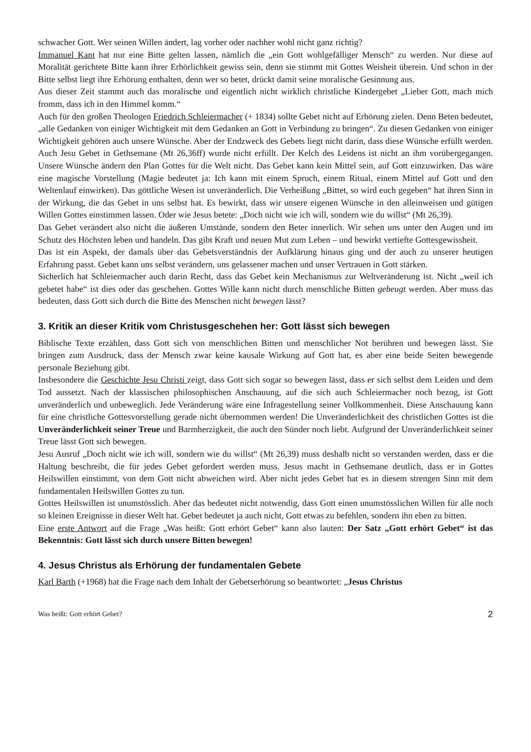schwacher Gott. Wer seinen Willen ändert, lag vorher oder nachher wohl nicht ganz richtig?
Immanuel Kant hat nur eine Bitte gelten lassen, nämlich die „ein Gott wohlgefälliger Mensch“ zu werden. Nur diese auf Moralität gerichtete Bitte kann ihrer Erhörlichkeit gewiss sein, denn sie stimmt mit Gottes Weisheit überein. Und schon in der Bitte selbst liegt ihre Erhörung enthalten, denn wer so betet, drückt damit seine moralische Gesinnung aus.
Aus dieser Zeit stammt auch das moralische und eigentlich nicht wirklich christliche Kindergebet „Lieber Gott, mach mich fromm, dass ich in den Himmel komm.“
Auch für den großen Theologen Friedrich Schleiermacher (+ 1834) sollte Gebet nicht auf Erhörung zielen. Denn Beten bedeutet, „alle Gedanken von einiger Wichtigkeit mit dem Gedanken an Gott in Verbindung zu bringen“. Zu diesen Gedanken von einiger Wichtigkeit gehören auch unsere Wünsche. Aber der Endzweck des Gebets liegt nicht darin, dass diese Wünsche erfüllt werden. Auch Jesu Gebet in Gethsemane (Mt 26,36ff) wurde nicht erfüllt. Der Kelch des Leidens ist nicht an ihm vorübergegangen. Unsere Wünsche ändern den Plan Gottes für die Welt nicht. Das Gebet kann kein Mittel sein, auf Gott einzuwirken. Das wäre eine magische Vorstellung (Magie bedeutet ja: Ich kann mit einem Spruch, einem Ritual, einem Mittel auf Gott und den Weltenlauf einwirken). Das göttliche Wesen ist unveränderlich. Die Verheißung „Bittet, so wird euch gegeben“ hat ihren Sinn in der Wirkung, die das Gebet in uns selbst hat. Es bewirkt, dass wir unsere eigenen Wünsche in den alleinweisen und gütigen Willen Gottes einstimmen lassen. Oder wie Jesus betete: „Doch nicht wie ich will, sondern wie du willst“ (Mt 26,39).
Das Gebet verändert also nicht die äußeren Umstände, sondern den Beter innerlich. Wir sehen uns unter den Augen und im Schutz des Höchsten leben und handeln. Das gibt Kraft und neuen Mut zum Leben – und bewirkt vertiefte Gottesgewissheit.
Das ist ein Aspekt, der damals über das Gebetsverständnis der Aufklärung hinaus ging und der auch zu unserer heutigen Erfahrung passt. Gebet kann uns selbst verändern, uns gelassener machen und unser Vertrauen in Gott stärken.
Sicherlich hat Schleiermacher auch darin Recht, dass das Gebet kein Mechanismus zur Weltveränderung ist. Nicht „weil ich gebetet habe“ ist dies oder das geschehen. Gottes Wille kann nicht durch menschliche Bitten gebeugt werden. Aber muss das bedeuten, dass Gott sich durch die Bitte des Menschen nicht bewegen lässt?
3. Kritik an dieser Kritik vom Christusgeschehen her: Gott lässt sich bewegen
Biblische Texte erzählen, dass Gott sich von menschlichen Bitten und menschlicher Not berühren und bewegen lässt. Sie bringen zum Ausdruck, dass der Mensch zwar keine kausale Wirkung auf Gott hat, es aber eine beide Seiten bewegende personale Beziehung gibt.
Insbesondere die Geschichte Jesu Christi zeigt, dass Gott sich sogar so bewegen lässt, dass er sich selbst dem Leiden und dem Tod aussetzt. Nach der klassischen philosophischen Anschauung, auf die sich auch Schleiermacher noch bezog, ist Gott unveränderlich und unbeweglich. Jede Veränderung wäre eine Infragestellung seiner Vollkommenheit. Diese Anschauung kann für eine christliche Gottesvorstellung gerade nicht übernommen werden! Die Unveränderlichkeit des christlichen Gottes ist die Unveränderlichkeit seiner Treue und Barmherzigkeit, die auch den Sünder noch liebt. Aufgrund der Unveränderlichkeit seiner Treue lässt Gott sich bewegen.
Jesu Ausruf „Doch nicht wie ich will, sondern wie du willst“ (Mt 26,39) muss deshalb nicht so verstanden werden, dass er die Haltung beschreibt, die für jedes Gebet gefordert werden muss. Jesus macht in Gethsemane deutlich, dass er in Gottes Heilswillen einstimmt, von dem Gott nicht abweichen wird. Aber nicht jedes Gebet hat es in diesem strengen Sinn mit dem fundamentalen Heilswillen Gottes zu tun.
Gottes Heilswillen ist unumstösslich. Aber das bedeutet nicht notwendig, dass Gott einen unumstösslichen Willen für alle noch so kleinen Ereignisse in dieser Welt hat. Gebet bedeutet ja auch nicht, Gott etwas zu befehlen, sondern ihn eben zu bitten.
Eine erste Antwort auf die Frage „Was heißt: Gott erhört Gebet“ kann also lauten: Der Satz „Gott erhört Gebet“ ist das Bekenntnis: Gott lässt sich durch unsere Bitten bewegen!
4. Jesus Christus als Erhörung der fundamentalen Gebete
Karl Barth (+1968) hat die Frage nach dem Inhalt der Gebetserhörung so beantwortet: „Jesus Christus
Was heißt: Gott erhört Gebet? 2